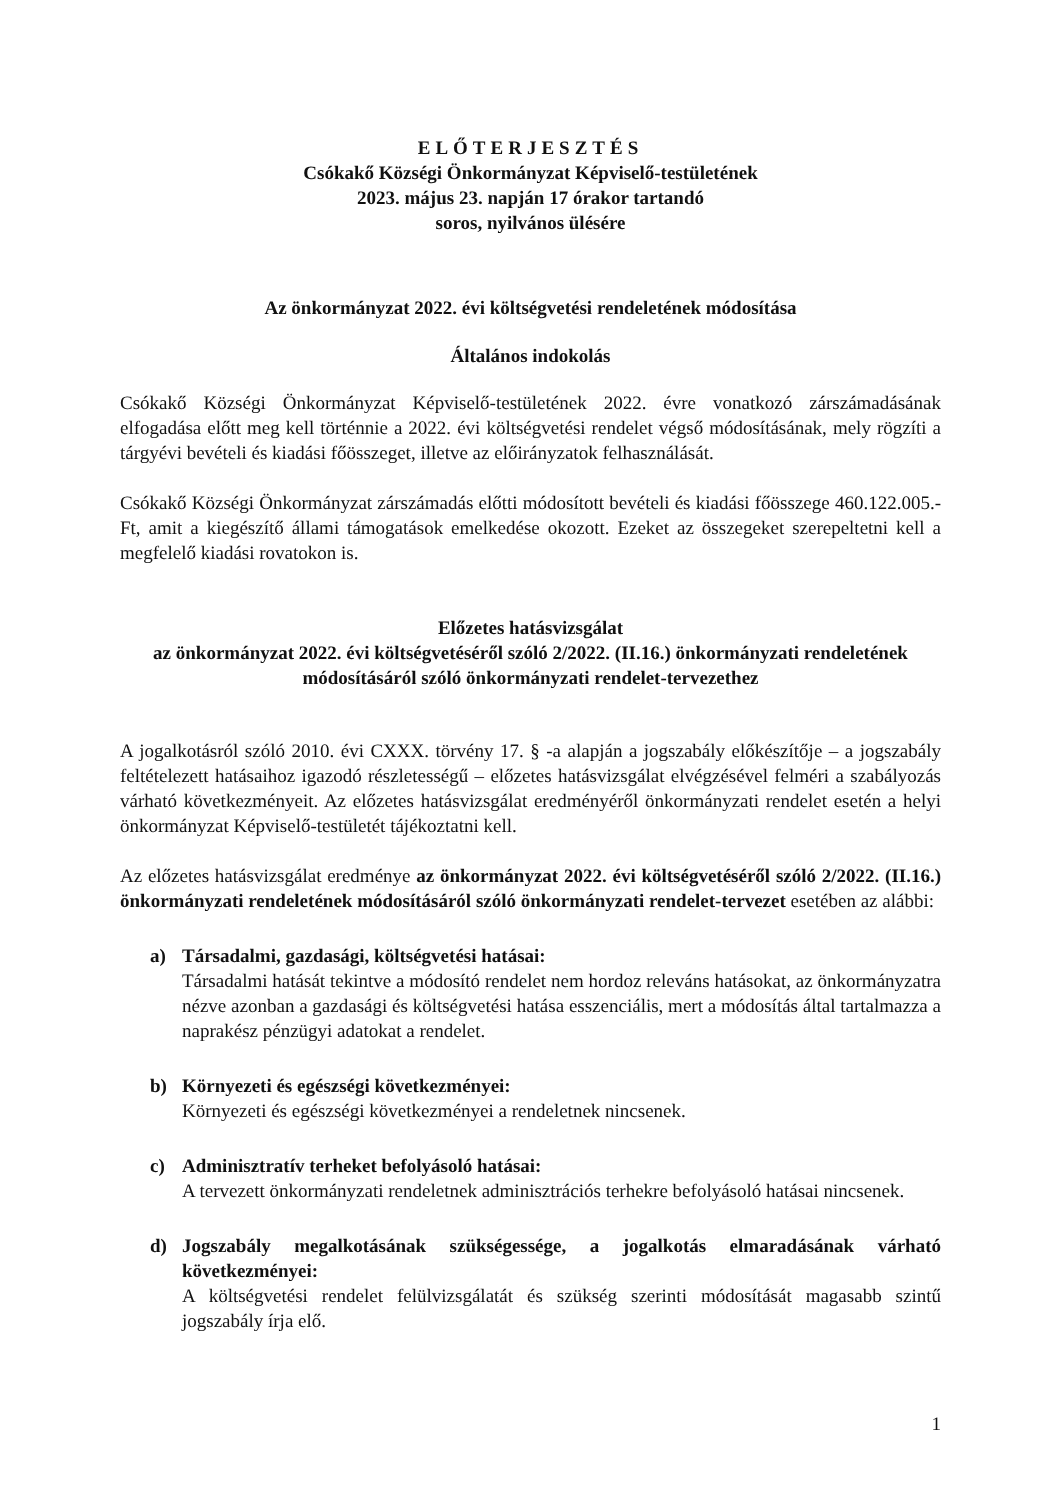ELŐTERJESZTÉS
Csókakő Községi Önkormányzat Képviselő-testületének
2023. május 23. napján 17 órakor tartandó
soros, nyilvános ülésére
Az önkormányzat 2022. évi költségvetési rendeletének módosítása
Általános indokolás
Csókakő Községi Önkormányzat Képviselő-testületének 2022. évre vonatkozó zárszámadásának elfogadása előtt meg kell történnie a 2022. évi költségvetési rendelet végső módosításának, mely rögzíti a tárgyévi bevételi és kiadási főösszeget, illetve az előirányzatok felhasználását.
Csókakő Községi Önkormányzat zárszámadás előtti módosított bevételi és kiadási főösszege 460.122.005.- Ft, amit a kiegészítő állami támogatások emelkedése okozott. Ezeket az összegeket szerepeltetni kell a megfelelő kiadási rovatokon is.
Előzetes hatásvizsgálat
az önkormányzat 2022. évi költségvetéséről szóló 2/2022. (II.16.) önkormányzati rendeletének módosításáról szóló önkormányzati rendelet-tervezethez
A jogalkotásról szóló 2010. évi CXXX. törvény 17. § -a alapján a jogszabály előkészítője – a jogszabály feltételezett hatásaihoz igazodó részletességű – előzetes hatásvizsgálat elvégzésével felméri a szabályozás várható következményeit. Az előzetes hatásvizsgálat eredményéről önkormányzati rendelet esetén a helyi önkormányzat Képviselő-testületét tájékoztatni kell.
Az előzetes hatásvizsgálat eredménye az önkormányzat 2022. évi költségvetéséről szóló 2/2022. (II.16.) önkormányzati rendeletének módosításáról szóló önkormányzati rendelet-tervezet esetében az alábbi:
a) Társadalmi, gazdasági, költségvetési hatásai:
Társadalmi hatását tekintve a módosító rendelet nem hordoz releváns hatásokat, az önkormányzatra nézve azonban a gazdasági és költségvetési hatása esszenciális, mert a módosítás által tartalmazza a naprakész pénzügyi adatokat a rendelet.
b) Környezeti és egészségi következményei:
Környezeti és egészségi következményei a rendeletnek nincsenek.
c) Adminisztratív terheket befolyásoló hatásai:
A tervezett önkormányzati rendeletnek adminisztrációs terhekre befolyásoló hatásai nincsenek.
d) Jogszabály megalkotásának szükségessége, a jogalkotás elmaradásának várható következményei:
A költségvetési rendelet felülvizsgálatát és szükség szerinti módosítását magasabb szintű jogszabály írja elő.
1